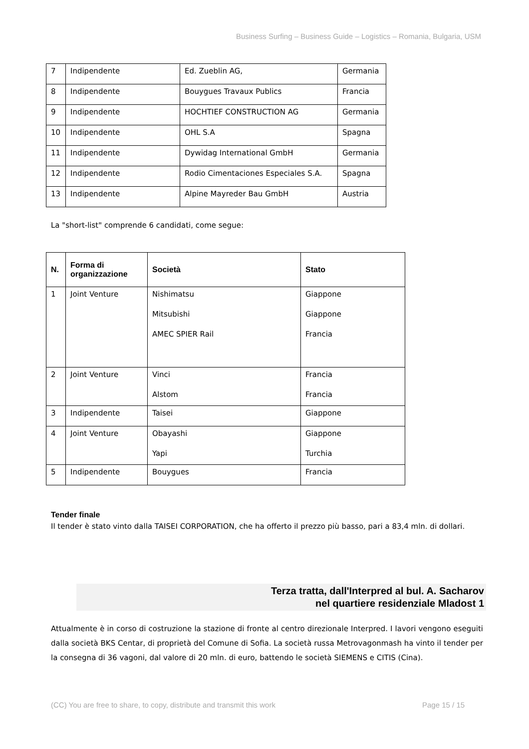Business Surfing – Business Guide – Logistics – Romania, Bulgaria, USM
| 7 | Indipendente | Ed. Zueblin AG, | Germania |
| 8 | Indipendente | Bouygues Travaux Publics | Francia |
| 9 | Indipendente | HOCHTIEF CONSTRUCTION AG | Germania |
| 10 | Indipendente | OHL S.A | Spagna |
| 11 | Indipendente | Dywidag International GmbH | Germania |
| 12 | Indipendente | Rodio Cimentaciones Especiales S.A. | Spagna |
| 13 | Indipendente | Alpine Mayreder Bau GmbH | Austria |
La "short-list" comprende 6 candidati, come segue:
| N. | Forma di organizzazione | Società | Stato |
| --- | --- | --- | --- |
| 1 | Joint Venture | Nishimatsu Mitsubishi AMEC SPIER Rail | Giappone Giappone Francia |
| 2 | Joint Venture | Vinci Alstom | Francia Francia |
| 3 | Indipendente | Taisei | Giappone |
| 4 | Joint Venture | Obayashi Yapi | Giappone Turchia |
| 5 | Indipendente | Bouygues | Francia |
Tender finale
Il tender è stato vinto dalla TAISEI CORPORATION, che ha offerto il prezzo più basso, pari a 83,4 mln. di dollari.
Terza tratta, dall'Interpred al bul. A. Sacharov
nel quartiere residenziale Mladost 1
Attualmente è in corso di costruzione la stazione di fronte al centro direzionale Interpred. I lavori vengono eseguiti dalla società BKS Centar, di proprietà del Comune di Sofia. La società russa Metrovagonmash ha vinto il tender per la consegna di 36 vagoni, dal valore di 20 mln. di euro, battendo le società SIEMENS e CITIS (Cina).
(CC) You are free to share, to copy, distribute and transmit this work
Page 15 / 15